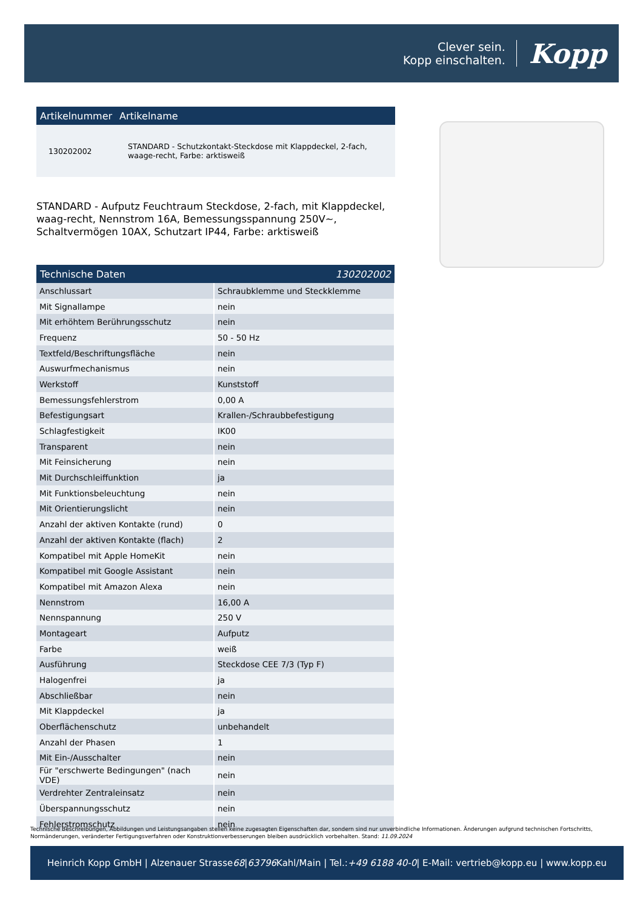Clever sein.
Kopp einschalten.
Kopp
| Artikelnummer | Artikelname |
| --- | --- |
| 130202002 | STANDARD - Schutzkontakt-Steckdose mit Klappdeckel, 2-fach, waage-recht, Farbe: arktisweiß |
STANDARD - Aufputz Feuchtraum Steckdose, 2-fach, mit Klappdeckel, waag-recht, Nennstrom 16A, Bemessungsspannung 250V~, Schaltvermögen 10AX, Schutzart IP44, Farbe: arktisweiß
| Technische Daten | 130202002 |
| --- | --- |
| Anschlussart | Schraubklemme und Steckklemme |
| Mit Signallampe | nein |
| Mit erhöhtem Berührungsschutz | nein |
| Frequenz | 50 - 50 Hz |
| Textfeld/Beschriftungsfläche | nein |
| Auswurfmechanismus | nein |
| Werkstoff | Kunststoff |
| Bemessungsfehlerstrom | 0,00 A |
| Befestigungsart | Krallen-/Schraubbefestigung |
| Schlagfestigkeit | IK00 |
| Transparent | nein |
| Mit Feinsicherung | nein |
| Mit Durchschleiffunktion | ja |
| Mit Funktionsbeleuchtung | nein |
| Mit Orientierungslicht | nein |
| Anzahl der aktiven Kontakte (rund) | 0 |
| Anzahl der aktiven Kontakte (flach) | 2 |
| Kompatibel mit Apple HomeKit | nein |
| Kompatibel mit Google Assistant | nein |
| Kompatibel mit Amazon Alexa | nein |
| Nennstrom | 16,00 A |
| Nennspannung | 250 V |
| Montageart | Aufputz |
| Farbe | weiß |
| Ausführung | Steckdose CEE 7/3 (Typ F) |
| Halogenfrei | ja |
| Abschließbar | nein |
| Mit Klappdeckel | ja |
| Oberflächenschutz | unbehandelt |
| Anzahl der Phasen | 1 |
| Mit Ein-/Ausschalter | nein |
| Für "erschwerte Bedingungen" (nach VDE) | nein |
| Verdrehter Zentraleinsatz | nein |
| Überspannungsschutz | nein |
| Fehlerstromschutz | nein |
Technische Beschreibungen, Abbildungen und Leistungsangaben stellen keine zugesagten Eigenschaften dar, sondern sind nur unverbindliche Informationen. Änderungen aufgrund technischen Fortschritts, Normänderungen, veränderter Fertigungsverfahren oder Konstruktionverbesserungen bleiben ausdrücklich vorbehalten. Stand: 11.09.2024
Heinrich Kopp GmbH | Alzenauer Strasse 68 | 63796 Kahl/Main | Tel.: +49 6188 40-0 | E-Mail: vertrieb@kopp.eu | www.kopp.eu